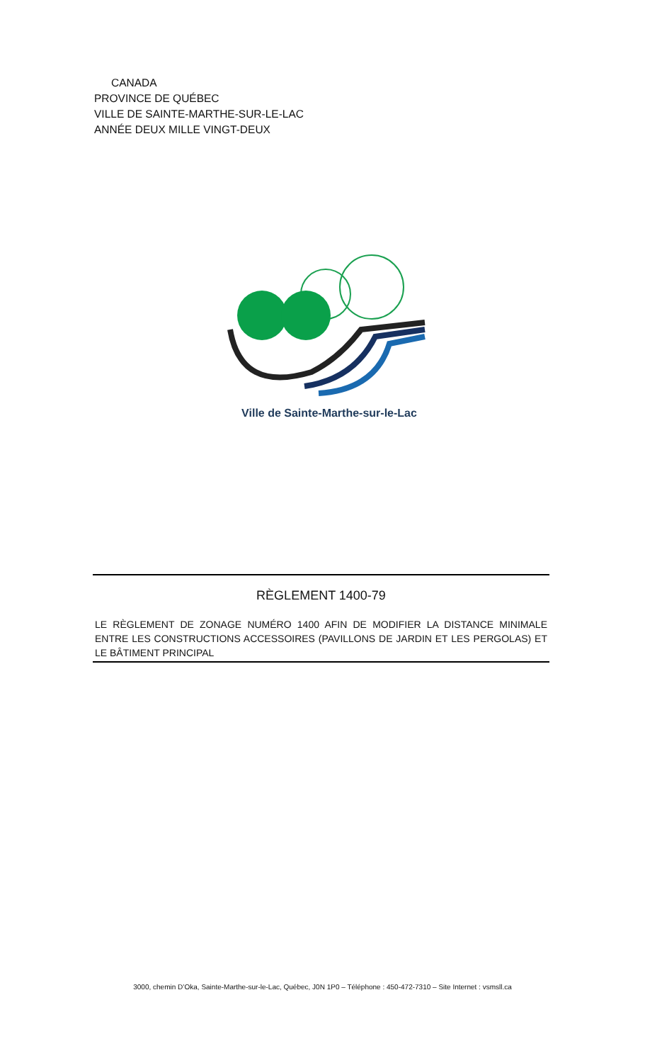CANADA
PROVINCE DE QUÉBEC
VILLE DE SAINTE-MARTHE-SUR-LE-LAC
ANNÉE DEUX MILLE VINGT-DEUX
Ville de Sainte-Marthe-sur-le-Lac
RÈGLEMENT 1400-79
LE RÈGLEMENT DE ZONAGE NUMÉRO 1400 AFIN DE MODIFIER LA DISTANCE MINIMALE ENTRE LES CONSTRUCTIONS ACCESSOIRES (PAVILLONS DE JARDIN ET LES PERGOLAS) ET LE BÂTIMENT PRINCIPAL
3000, chemin D’Oka, Sainte-Marthe-sur-le-Lac, Québec, J0N 1P0 – Téléphone : 450-472-7310 – Site Internet : vsmsll.ca